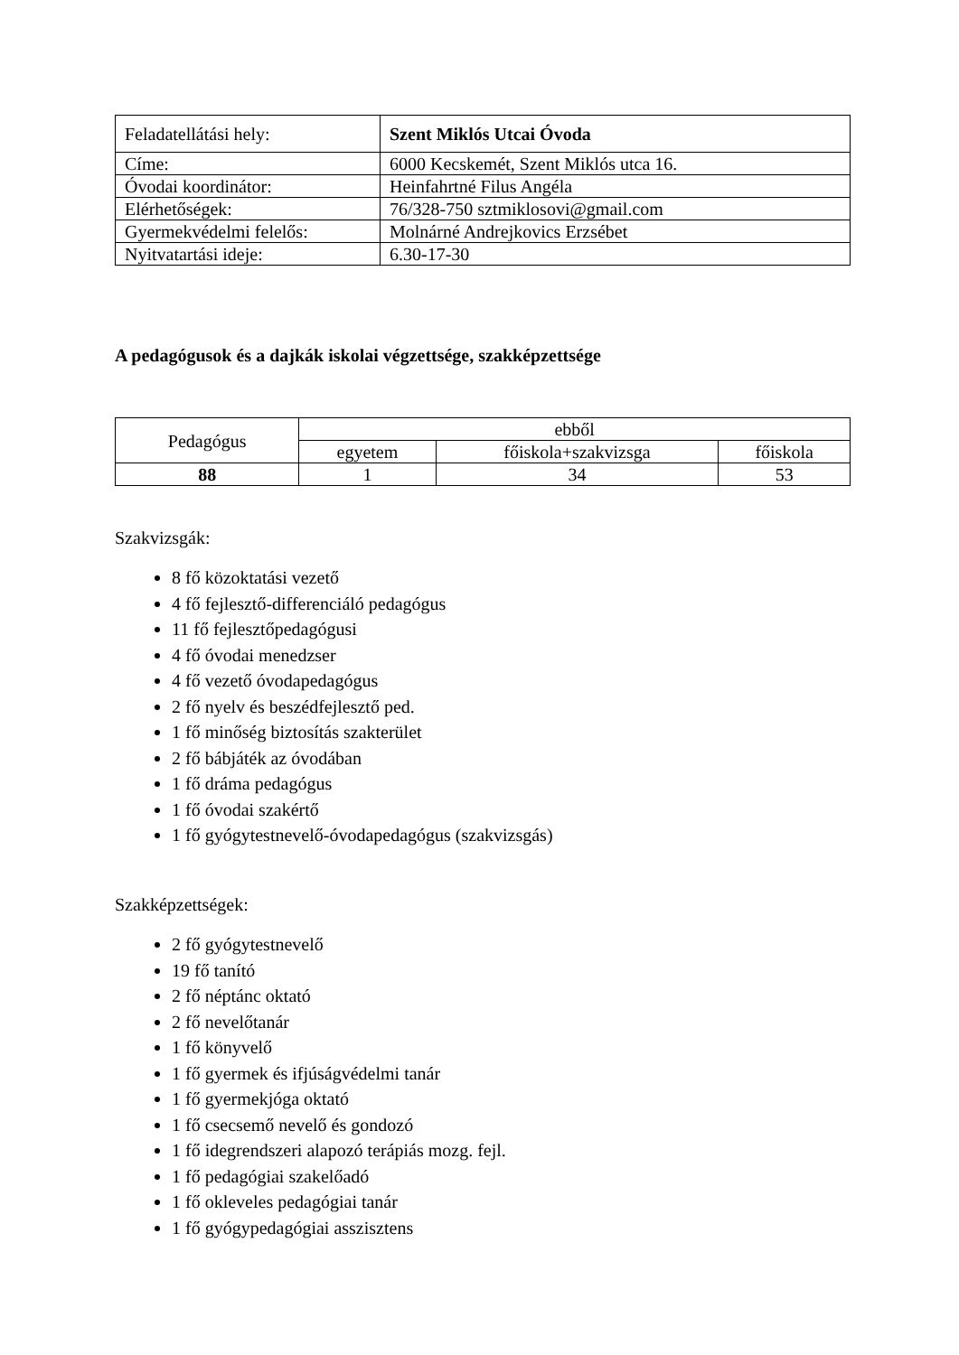| Feladatellátási hely: | Szent Miklós Utcai Óvoda |
| Címe: | 6000 Kecskemét, Szent Miklós utca 16. |
| Óvodai koordinátor: | Heinfahrtné Filus Angéla |
| Elérhetőségek: | 76/328-750 sztmiklosovi@gmail.com |
| Gyermekvédelmi felelős: | Molnárné Andrejkovics Erzsébet |
| Nyitvatartási ideje: | 6.30-17-30 |
A pedagógusok és a dajkák iskolai végzettsége, szakképzettsége
| Pedagógus | ebből | | |
| --- | --- | --- | --- |
| | egyetem | főiskola+szakvizsga | főiskola |
| 88 | 1 | 34 | 53 |
Szakvizsgák:
8 fő közoktatási vezető
4 fő fejlesztő-differenciáló pedagógus
11 fő fejlesztőpedagógusi
4 fő óvodai menedzser
4 fő vezető óvodapedagógus
2 fő nyelv és beszédfejlesztő ped.
1 fő minőség biztosítás szakterület
2 fő bábjáték az óvodában
1 fő dráma pedagógus
1 fő óvodai szakértő
1 fő gyógytestnevelő-óvodapedagógus (szakvizsgás)
Szakképzettségek:
2 fő gyógytestnevelő
19 fő tanító
2 fő néptánc oktató
2 fő nevelőtanár
1 fő könyvelő
1 fő gyermek és ifjúságvédelmi tanár
1 fő gyermekjóga oktató
1 fő csecsemő nevelő és gondozó
1 fő idegrendszeri alapozó terápiás mozg. fejl.
1 fő pedagógiai szakelőadó
1 fő okleveles pedagógiai tanár
1 fő gyógypedagógiai asszisztens